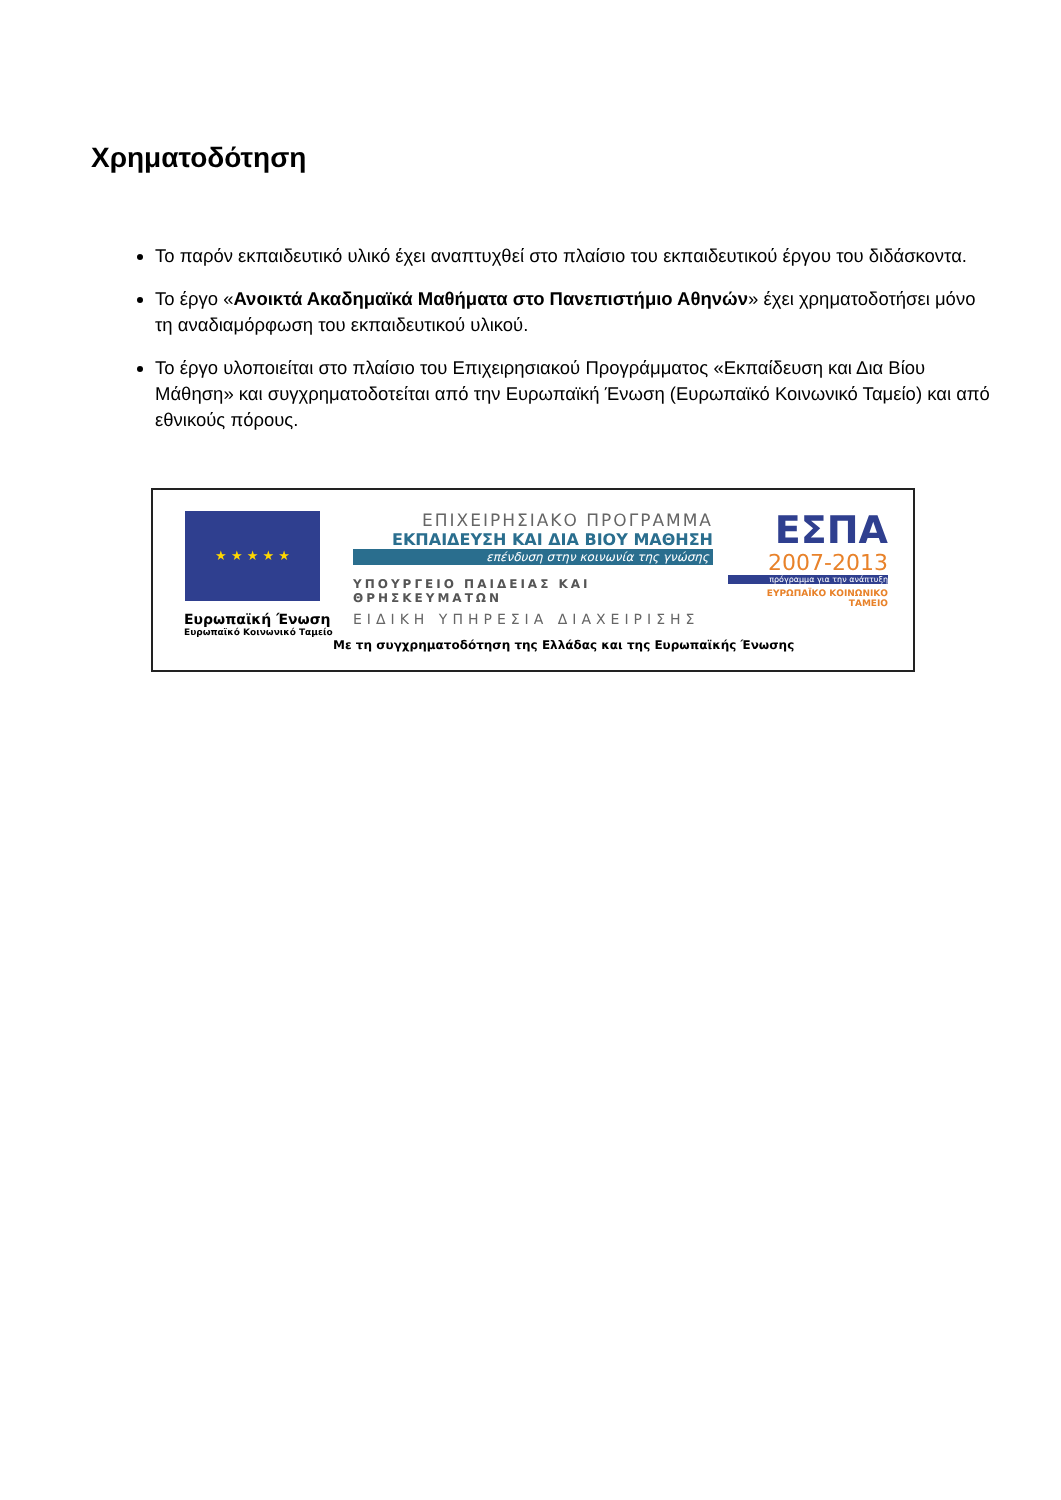Χρηματοδότηση
Το παρόν εκπαιδευτικό υλικό έχει αναπτυχθεί στο πλαίσιο του εκπαιδευτικού έργου του διδάσκοντα.
Το έργο «Ανοικτά Ακαδημαϊκά Μαθήματα στο Πανεπιστήμιο Αθηνών» έχει χρηματοδοτήσει μόνο τη αναδιαμόρφωση του εκπαιδευτικού υλικού.
Το έργο υλοποιείται στο πλαίσιο του Επιχειρησιακού Προγράμματος «Εκπαίδευση και Δια Βίου Μάθηση» και συγχρηματοδοτείται από την Ευρωπαϊκή Ένωση (Ευρωπαϊκό Κοινωνικό Ταμείο) και από εθνικούς πόρους.
★ ★ ★ ★ ★
Ευρωπαϊκή Ένωση
Ευρωπαϊκό Κοινωνικό Ταμείο
ΕΠΙΧΕΙΡΗΣΙΑΚΟ ΠΡΟΓΡΑΜΜΑ
ΕΚΠΑΙΔΕΥΣΗ ΚΑΙ ΔΙΑ ΒΙΟΥ ΜΑΘΗΣΗ
επένδυση στην κοινωνία της γνώσης
ΥΠΟΥΡΓΕΙΟ ΠΑΙΔΕΙΑΣ ΚΑΙ ΘΡΗΣΚΕΥΜΑΤΩΝ
ΕΙΔΙΚΗ ΥΠΗΡΕΣΙΑ ΔΙΑΧΕΙΡΙΣΗΣ
ΕΣΠΑ
2007-2013
πρόγραμμα για την ανάπτυξη
ΕΥΡΩΠΑΪΚΟ ΚΟΙΝΩΝΙΚΟ ΤΑΜΕΙΟ
Με τη συγχρηματοδότηση της Ελλάδας και της Ευρωπαϊκής Ένωσης